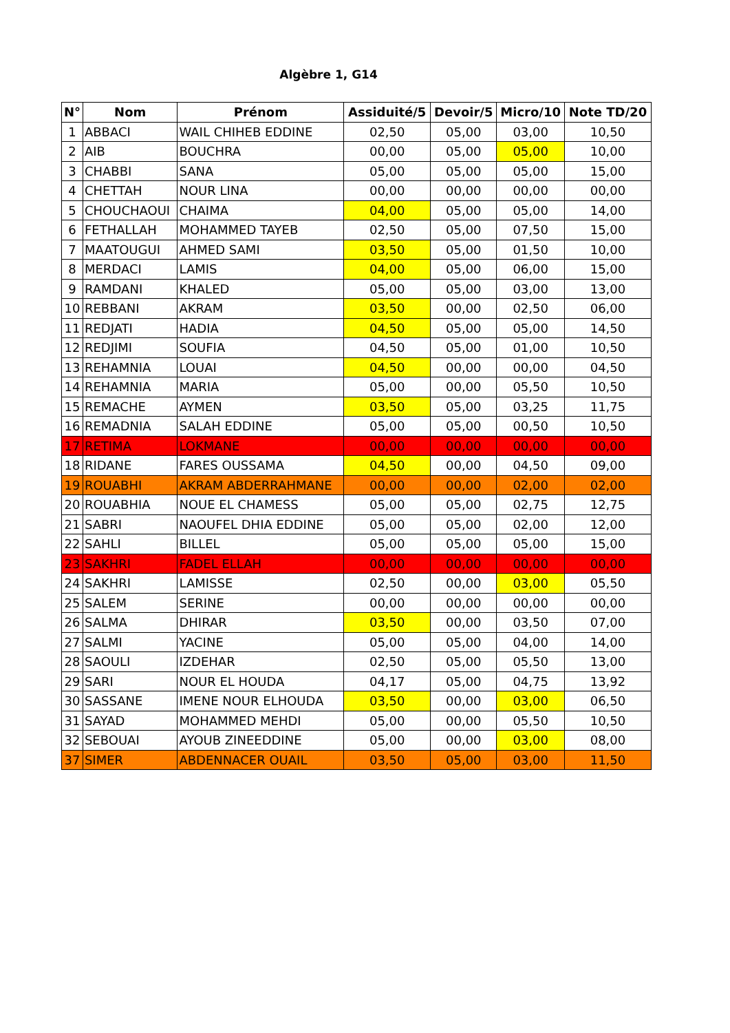Algèbre 1, G14
| N° | Nom | Prénom | Assiduité/5 | Devoir/5 | Micro/10 | Note TD/20 |
| --- | --- | --- | --- | --- | --- | --- |
| 1 | ABBACI | WAIL CHIHEB EDDINE | 02,50 | 05,00 | 03,00 | 10,50 |
| 2 | AIB | BOUCHRA | 00,00 | 05,00 | 05,00 | 10,00 |
| 3 | CHABBI | SANA | 05,00 | 05,00 | 05,00 | 15,00 |
| 4 | CHETTAH | NOUR LINA | 00,00 | 00,00 | 00,00 | 00,00 |
| 5 | CHOUCHAOUI | CHAIMA | 04,00 | 05,00 | 05,00 | 14,00 |
| 6 | FETHALLAH | MOHAMMED TAYEB | 02,50 | 05,00 | 07,50 | 15,00 |
| 7 | MAATOUGUI | AHMED SAMI | 03,50 | 05,00 | 01,50 | 10,00 |
| 8 | MERDACI | LAMIS | 04,00 | 05,00 | 06,00 | 15,00 |
| 9 | RAMDANI | KHALED | 05,00 | 05,00 | 03,00 | 13,00 |
| 10 | REBBANI | AKRAM | 03,50 | 00,00 | 02,50 | 06,00 |
| 11 | REDJATI | HADIA | 04,50 | 05,00 | 05,00 | 14,50 |
| 12 | REDJIMI | SOUFIA | 04,50 | 05,00 | 01,00 | 10,50 |
| 13 | REHAMNIA | LOUAI | 04,50 | 00,00 | 00,00 | 04,50 |
| 14 | REHAMNIA | MARIA | 05,00 | 00,00 | 05,50 | 10,50 |
| 15 | REMACHE | AYMEN | 03,50 | 05,00 | 03,25 | 11,75 |
| 16 | REMADNIA | SALAH EDDINE | 05,00 | 05,00 | 00,50 | 10,50 |
| 17 | RETIMA | LOKMANE | 00,00 | 00,00 | 00,00 | 00,00 |
| 18 | RIDANE | FARES OUSSAMA | 04,50 | 00,00 | 04,50 | 09,00 |
| 19 | ROUABHI | AKRAM ABDERRAHMANE | 00,00 | 00,00 | 02,00 | 02,00 |
| 20 | ROUABHIA | NOUE EL CHAMESS | 05,00 | 05,00 | 02,75 | 12,75 |
| 21 | SABRI | NAOUFEL DHIA EDDINE | 05,00 | 05,00 | 02,00 | 12,00 |
| 22 | SAHLI | BILLEL | 05,00 | 05,00 | 05,00 | 15,00 |
| 23 | SAKHRI | FADEL ELLAH | 00,00 | 00,00 | 00,00 | 00,00 |
| 24 | SAKHRI | LAMISSE | 02,50 | 00,00 | 03,00 | 05,50 |
| 25 | SALEM | SERINE | 00,00 | 00,00 | 00,00 | 00,00 |
| 26 | SALMA | DHIRAR | 03,50 | 00,00 | 03,50 | 07,00 |
| 27 | SALMI | YACINE | 05,00 | 05,00 | 04,00 | 14,00 |
| 28 | SAOULI | IZDEHAR | 02,50 | 05,00 | 05,50 | 13,00 |
| 29 | SARI | NOUR EL HOUDA | 04,17 | 05,00 | 04,75 | 13,92 |
| 30 | SASSANE | IMENE NOUR ELHOUDA | 03,50 | 00,00 | 03,00 | 06,50 |
| 31 | SAYAD | MOHAMMED MEHDI | 05,00 | 00,00 | 05,50 | 10,50 |
| 32 | SEBOUAI | AYOUB ZINEEDDINE | 05,00 | 00,00 | 03,00 | 08,00 |
| 37 | SIMER | ABDENNACER OUAIL | 03,50 | 05,00 | 03,00 | 11,50 |